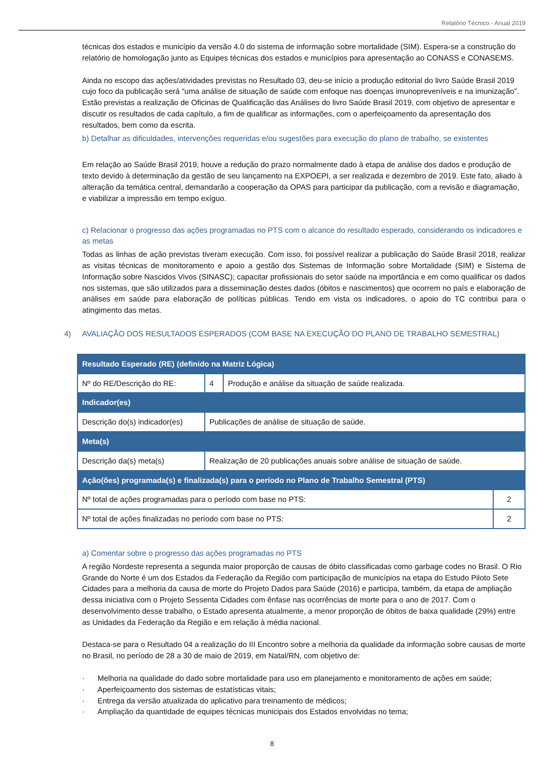Relatório Técnico - Anual 2019
técnicas dos estados e município da versão 4.0 do sistema de informação sobre mortalidade (SIM). Espera-se a construção do relatório de homologação junto as Equipes técnicas dos estados e municípios para apresentação ao CONASS e CONASEMS.
Ainda no escopo das ações/atividades previstas no Resultado 03, deu-se início a produção editorial do livro Saúde Brasil 2019 cujo foco da publicação será “uma análise de situação de saúde com enfoque nas doenças imunopreveníveis e na imunização”. Estão previstas a realização de Oficinas de Qualificação das Análises do livro Saúde Brasil 2019, com objetivo de apresentar e discutir os resultados de cada capítulo, a fim de qualificar as informações, com o aperfeiçoamento da apresentação dos resultados, bem como da escrita.
b) Detalhar as dificuldades, intervenções requeridas e/ou sugestões para execução do plano de trabalho, se existentes
Em relação ao Saúde Brasil 2019, houve a redução do prazo normalmente dado à etapa de análise dos dados e produção de texto devido à determinação da gestão de seu lançamento na EXPOEPI, a ser realizada e dezembro de 2019. Este fato, aliado à alteração da temática central, demandarão a cooperação da OPAS para participar da publicação, com a revisão e diagramação, e viabilizar a impressão em tempo exíguo.
c) Relacionar o progresso das ações programadas no PTS com o alcance do resultado esperado, considerando os indicadores e as metas
Todas as linhas de ação previstas tiveram execução. Com isso, foi possível realizar a publicação do Saúde Brasil 2018, realizar as visitas técnicas de monitoramento e apoio a gestão dos Sistemas de Informação sobre Mortalidade (SIM) e Sistema de Informação sobre Nascidos Vivos (SINASC); capacitar profissionais do setor saúde na importância e em como qualificar os dados nos sistemas, que são utilizados para a disseminação destes dados (óbitos e nascimentos) que ocorrem no país e elaboração de análises em saúde para elaboração de políticas públicas. Tendo em vista os indicadores, o apoio do TC contribui para o atingimento das metas.
4) AVALIAÇÃO DOS RESULTADOS ESPERADOS (COM BASE NA EXECUÇÃO DO PLANO DE TRABALHO SEMESTRAL)
| Resultado Esperado (RE) (definido na Matriz Lógica) | | | |
| --- | --- | --- | --- |
| Nº do RE/Descrição do RE: | 4 | Produção e análise da situação de saúde realizada. | |
| Indicador(es) | | | |
| Descrição do(s) indicador(es) | Publicações de análise de situação de saúde. | | |
| Meta(s) | | | |
| Descrição da(s) meta(s) | Realização de 20 publicações anuais sobre análise de situação de saúde. | | |
| Ação(ões) programada(s) e finalizada(s) para o período no Plano de Trabalho Semestral (PTS) | | | |
| Nº total de ações programadas para o período com base no PTS: | | | 2 |
| Nº total de ações finalizadas no período com base no PTS: | | | 2 |
a) Comentar sobre o progresso das ações programadas no PTS
A região Nordeste representa a segunda maior proporção de causas de óbito classificadas como garbage codes no Brasil. O Rio Grande do Norte é um dos Estados da Federação da Região com participação de municípios na etapa do Estudo Piloto Sete Cidades para a melhoria da causa de morte do Projeto Dados para Saúde (2016) e participa, também, da etapa de ampliação dessa iniciativa com o Projeto Sessenta Cidades com ênfase nas ocorrências de morte para o ano de 2017. Com o desenvolvimento desse trabalho, o Estado apresenta atualmente, a menor proporção de óbitos de baixa qualidade (29%) entre as Unidades da Federação da Região e em relação à média nacional.
Destaca-se para o Resultado 04 a realização do III Encontro sobre a melhoria da qualidade da informação sobre causas de morte no Brasil, no período de 28 a 30 de maio de 2019, em Natal/RN, com objetivo de:
· Melhoria na qualidade do dado sobre mortalidade para uso em planejamento e monitoramento de ações em saúde;
· Aperfeiçoamento dos sistemas de estatísticas vitais;
· Entrega da versão atualizada do aplicativo para treinamento de médicos;
· Ampliação da quantidade de equipes técnicas municipais dos Estados envolvidas no tema;
8